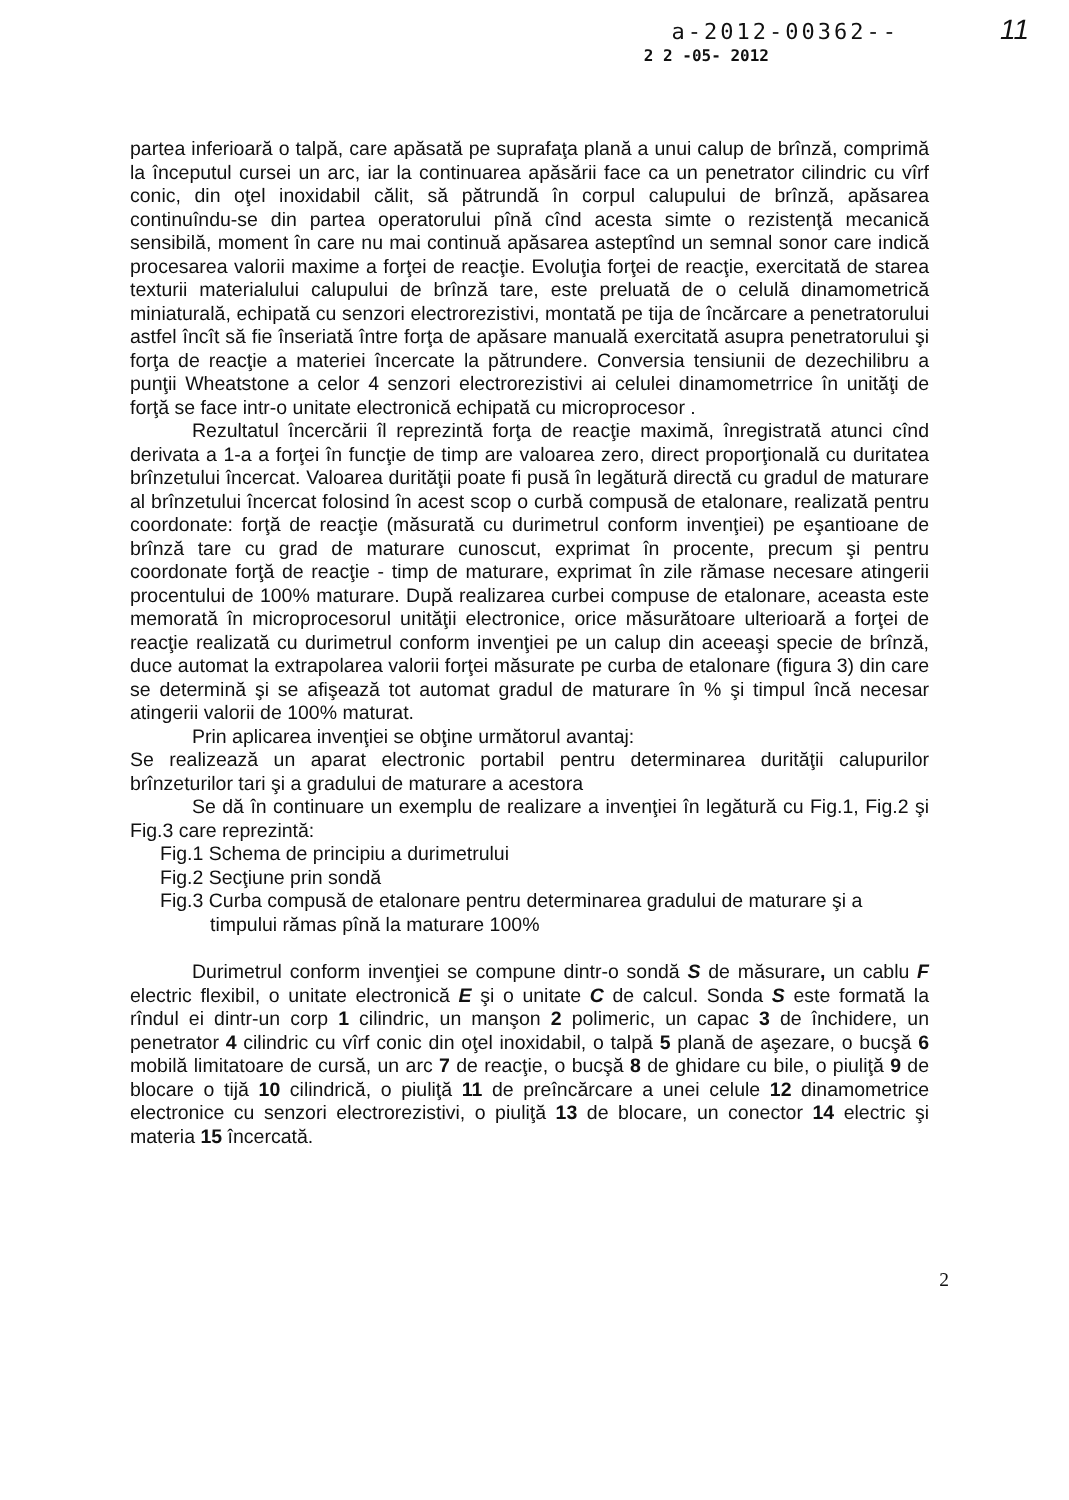11
a-2012-00362--
2 2 -05- 2012
partea inferioară o talpă, care apăsată pe suprafaţa plană a unui calup de brînză, comprimă la începutul cursei un arc, iar la continuarea apăsării face ca un penetrator cilindric cu vîrf conic, din oţel inoxidabil călit, să pătrundă în corpul calupului de brînză, apăsarea continuîndu-se din partea operatorului pînă cînd acesta simte o rezistenţă mecanică sensibilă, moment în care nu mai continuă apăsarea asteptînd un semnal sonor care indică procesarea valorii maxime a forţei de reacţie. Evoluţia forţei de reacţie, exercitată de starea texturii materialului calupului de brînză tare, este preluată de o celulă dinamometrică miniaturală, echipată cu senzori electrorezistivi, montată pe tija de încărcare a penetratorului astfel încît să fie înseriată între forţa de apăsare manuală exercitată asupra penetratorului şi forţa de reacţie a materiei încercate la pătrundere. Conversia tensiunii de dezechilibru a punţii Wheatstone a celor 4 senzori electrorezistivi ai celulei dinamometrrice în unităţi de forţă se face intr-o unitate electronică echipată cu microprocesor .
Rezultatul încercării îl reprezintă forţa de reacţie maximă, înregistrată atunci cînd derivata a 1-a a forţei în funcţie de timp are valoarea zero, direct proporţională cu duritatea brînzetului încercat. Valoarea durităţii poate fi pusă în legătură directă cu gradul de maturare al brînzetului încercat folosind în acest scop o curbă compusă de etalonare, realizată pentru coordonate: forţă de reacţie (măsurată cu durimetrul conform invenţiei) pe eşantioane de brînză tare cu grad de maturare cunoscut, exprimat în procente, precum şi pentru coordonate forţă de reacţie - timp de maturare, exprimat în zile rămase necesare atingerii procentului de 100% maturare. După realizarea curbei compuse de etalonare, aceasta este memorată în microprocesorul unităţii electronice, orice măsurătoare ulterioară a forţei de reacţie realizată cu durimetrul conform invenţiei pe un calup din aceeaşi specie de brînză, duce automat la extrapolarea valorii forţei măsurate pe curba de etalonare (figura 3) din care se determină şi se afişează tot automat gradul de maturare în % şi timpul încă necesar atingerii valorii de 100% maturat.
Prin aplicarea invenţiei se obţine următorul avantaj:
Se realizează un aparat electronic portabil pentru determinarea durităţii calupurilor brînzeturilor tari şi a gradului de maturare a acestora
Se dă în continuare un exemplu de realizare a invenţiei în legătură cu Fig.1, Fig.2 şi Fig.3 care reprezintă:
Fig.1 Schema de principiu a durimetrului
Fig.2 Secţiune prin sondă
Fig.3 Curba compusă de etalonare pentru determinarea gradului de maturare şi a
timpului rămas pînă la maturare 100%
Durimetrul conform invenţiei se compune dintr-o sondă S de măsurare, un cablu F electric flexibil, o unitate electronică E şi o unitate C de calcul. Sonda S este formată la rîndul ei dintr-un corp 1 cilindric, un manşon 2 polimeric, un capac 3 de închidere, un penetrator 4 cilindric cu vîrf conic din oţel inoxidabil, o talpă 5 plană de aşezare, o bucşă 6 mobilă limitatoare de cursă, un arc 7 de reacţie, o bucşă 8 de ghidare cu bile, o piuliţă 9 de blocare o tijă 10 cilindrică, o piuliţă 11 de preîncărcare a unei celule 12 dinamometrice electronice cu senzori electrorezistivi, o piuliţă 13 de blocare, un conector 14 electric şi materia 15 încercată.
2